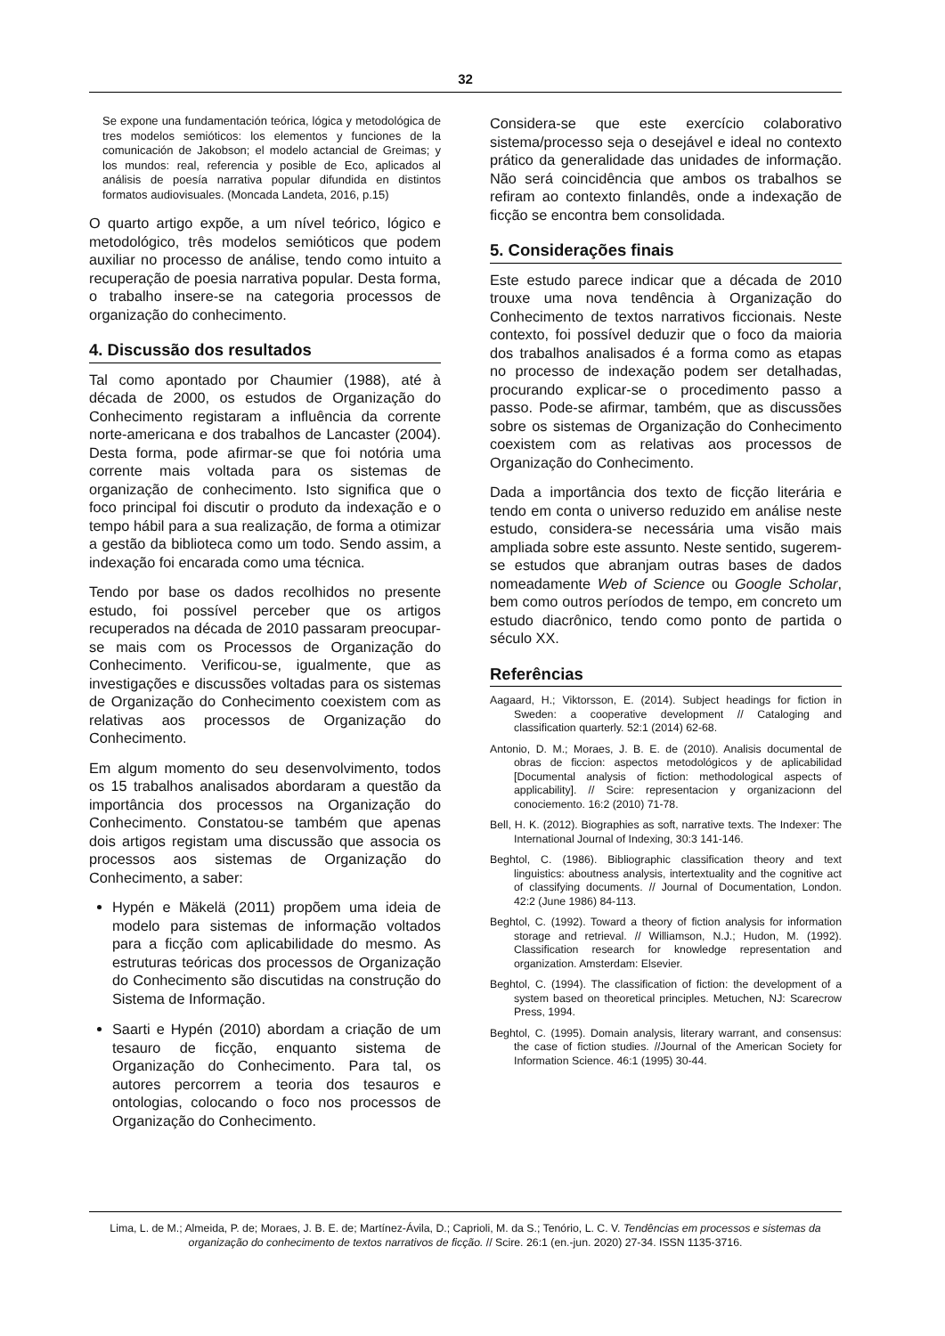32
Se expone una fundamentación teórica, lógica y metodológica de tres modelos semióticos: los elementos y funciones de la comunicación de Jakobson; el modelo actancial de Greimas; y los mundos: real, referencia y posible de Eco, aplicados al análisis de poesía narrativa popular difundida en distintos formatos audiovisuales. (Moncada Landeta, 2016, p.15)
O quarto artigo expõe, a um nível teórico, lógico e metodológico, três modelos semióticos que podem auxiliar no processo de análise, tendo como intuito a recuperação de poesia narrativa popular. Desta forma, o trabalho insere-se na categoria processos de organização do conhecimento.
4. Discussão dos resultados
Tal como apontado por Chaumier (1988), até à década de 2000, os estudos de Organização do Conhecimento registaram a influência da corrente norte-americana e dos trabalhos de Lancaster (2004). Desta forma, pode afirmar-se que foi notória uma corrente mais voltada para os sistemas de organização de conhecimento. Isto significa que o foco principal foi discutir o produto da indexação e o tempo hábil para a sua realização, de forma a otimizar a gestão da biblioteca como um todo. Sendo assim, a indexação foi encarada como uma técnica.
Tendo por base os dados recolhidos no presente estudo, foi possível perceber que os artigos recuperados na década de 2010 passaram preocupar-se mais com os Processos de Organização do Conhecimento. Verificou-se, igualmente, que as investigações e discussões voltadas para os sistemas de Organização do Conhecimento coexistem com as relativas aos processos de Organização do Conhecimento.
Em algum momento do seu desenvolvimento, todos os 15 trabalhos analisados abordaram a questão da importância dos processos na Organização do Conhecimento. Constatou-se também que apenas dois artigos registam uma discussão que associa os processos aos sistemas de Organização do Conhecimento, a saber:
Hypén e Mäkelä (2011) propõem uma ideia de modelo para sistemas de informação voltados para a ficção com aplicabilidade do mesmo. As estruturas teóricas dos processos de Organização do Conhecimento são discutidas na construção do Sistema de Informação.
Saarti e Hypén (2010) abordam a criação de um tesauro de ficção, enquanto sistema de Organização do Conhecimento. Para tal, os autores percorrem a teoria dos tesauros e ontologias, colocando o foco nos processos de Organização do Conhecimento.
Considera-se que este exercício colaborativo sistema/processo seja o desejável e ideal no contexto prático da generalidade das unidades de informação. Não será coincidência que ambos os trabalhos se refiram ao contexto finlandês, onde a indexação de ficção se encontra bem consolidada.
5. Considerações finais
Este estudo parece indicar que a década de 2010 trouxe uma nova tendência à Organização do Conhecimento de textos narrativos ficcionais. Neste contexto, foi possível deduzir que o foco da maioria dos trabalhos analisados é a forma como as etapas no processo de indexação podem ser detalhadas, procurando explicar-se o procedimento passo a passo. Pode-se afirmar, também, que as discussões sobre os sistemas de Organização do Conhecimento coexistem com as relativas aos processos de Organização do Conhecimento.
Dada a importância dos texto de ficção literária e tendo em conta o universo reduzido em análise neste estudo, considera-se necessária uma visão mais ampliada sobre este assunto. Neste sentido, sugerem-se estudos que abranjam outras bases de dados nomeadamente Web of Science ou Google Scholar, bem como outros períodos de tempo, em concreto um estudo diacrônico, tendo como ponto de partida o século XX.
Referências
Aagaard, H.; Viktorsson, E. (2014). Subject headings for fiction in Sweden: a cooperative development // Cataloging and classification quarterly. 52:1 (2014) 62-68.
Antonio, D. M.; Moraes, J. B. E. de (2010). Analisis documental de obras de ficcion: aspectos metodológicos y de aplicabilidad [Documental analysis of fiction: methodological aspects of applicability]. // Scire: representacion y organizacionn del conociemento. 16:2 (2010) 71-78.
Bell, H. K. (2012). Biographies as soft, narrative texts. The Indexer: The International Journal of Indexing, 30:3 141-146.
Beghtol, C. (1986). Bibliographic classification theory and text linguistics: aboutness analysis, intertextuality and the cognitive act of classifying documents. // Journal of Documentation, London. 42:2 (June 1986) 84-113.
Beghtol, C. (1992). Toward a theory of fiction analysis for information storage and retrieval. // Williamson, N.J.; Hudon, M. (1992). Classification research for knowledge representation and organization. Amsterdam: Elsevier.
Beghtol, C. (1994). The classification of fiction: the development of a system based on theoretical principles. Metuchen, NJ: Scarecrow Press, 1994.
Beghtol, C. (1995). Domain analysis, literary warrant, and consensus: the case of fiction studies. //Journal of the American Society for Information Science. 46:1 (1995) 30-44.
Lima, L. de M.; Almeida, P. de; Moraes, J. B. E. de; Martínez-Ávila, D.; Caprioli, M. da S.; Tenório, L. C. V. Tendências em processos e sistemas da organização do conhecimento de textos narrativos de ficção. // Scire. 26:1 (en.-jun. 2020) 27-34. ISSN 1135-3716.